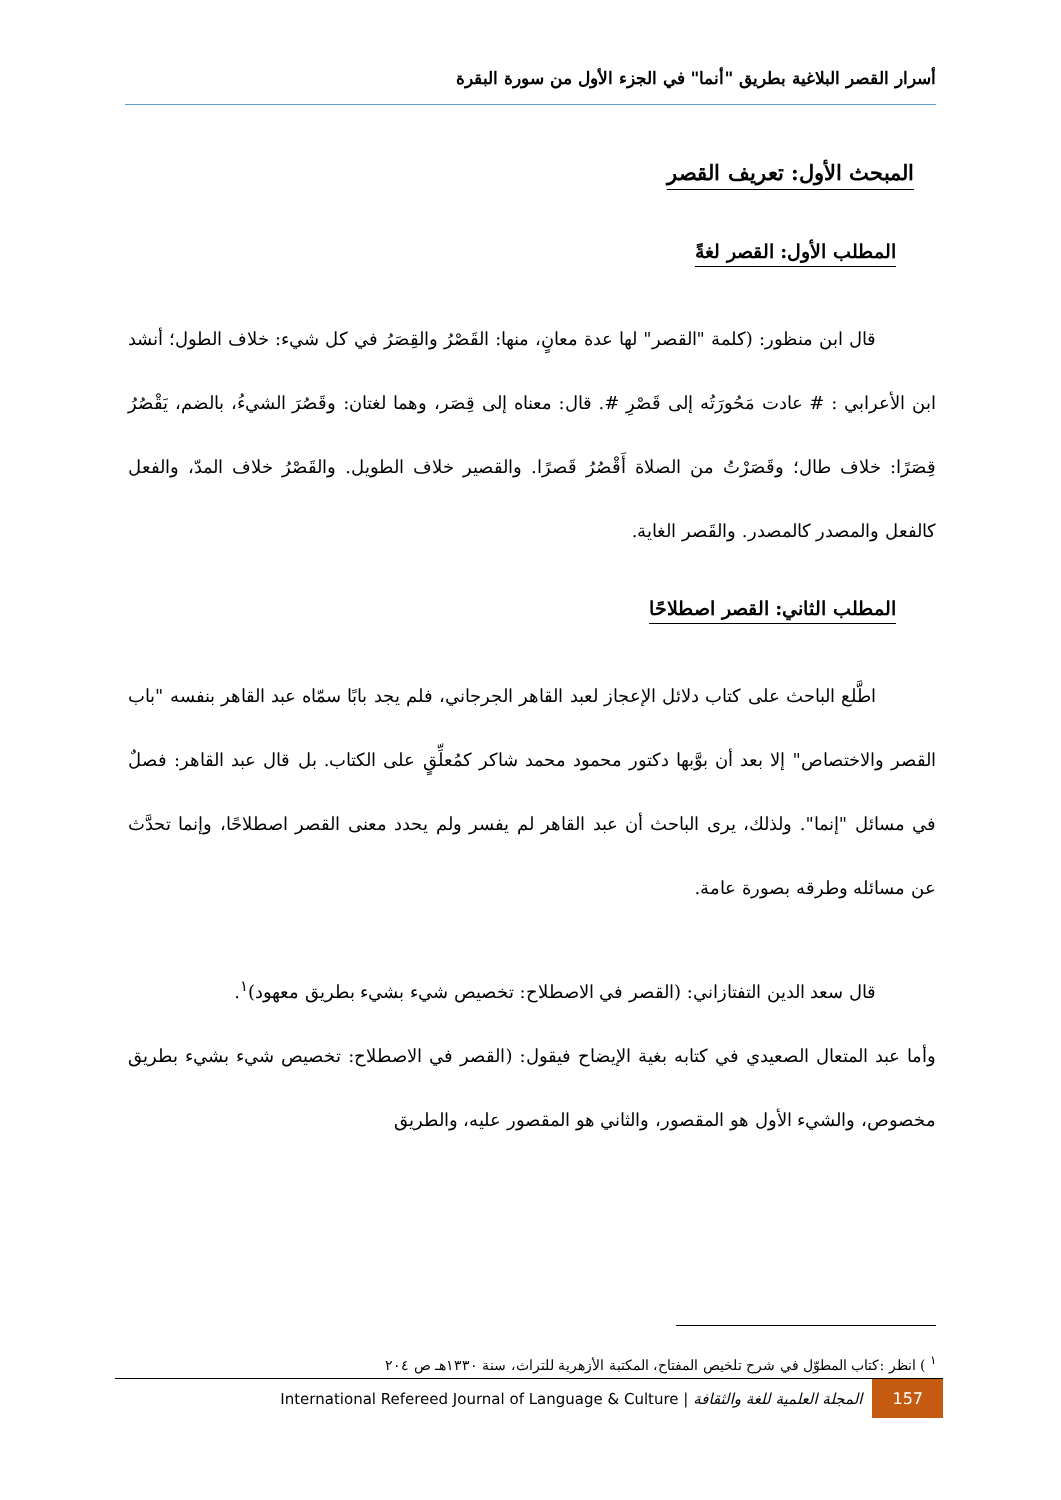أسرار القصر البلاغية بطريق "أنما" في الجزء الأول من سورة البقرة
المبحث الأول: تعريف القصر
المطلب الأول: القصر لغةً
قال ابن منظور: (كلمة "القصر" لها عدة معانٍ، منها: القَصْرُ والقِصَرُ في كل شيء: خلاف الطول؛ أنشد ابن الأعرابي : # عادت مَحُورَتُه إلى قَصْرِ #. قال: معناه إلى قِصَر، وهما لغتان: وقَصُرَ الشيءُ، بالضم، يَقْصُرُ قِصَرًا: خلاف طال؛ وقَصَرْتُ من الصلاة أَقْصُرُ قَصرًا. والقصير خلاف الطويل. والقَصْرُ خلاف المدّ، والفعل كالفعل والمصدر كالمصدر. والقَصر الغاية.
المطلب الثاني: القصر اصطلاحًا
اطَّلع الباحث على كتاب دلائل الإعجاز لعبد القاهر الجرجاني، فلم يجد بابًا سمّاه عبد القاهر بنفسه "باب القصر والاختصاص" إلا بعد أن بوَّبها دكتور محمود محمد شاكر كمُعلِّقٍ على الكتاب. بل قال عبد القاهر: فصلٌ في مسائل "إنما". ولذلك، يرى الباحث أن عبد القاهر لم يفسر ولم يحدد معنى القصر اصطلاحًا، وإنما تحدَّث عن مسائله وطرقه بصورة عامة.
قال سعد الدين التفتازاني: (القصر في الاصطلاح: تخصيص شيء بشيء بطريق معهود)<sup>١</sup>.
وأما عبد المتعال الصعيدي في كتابه بغية الإيضاح فيقول: (القصر في الاصطلاح: تخصيص شيء بشيء بطريق مخصوص، والشيء الأول هو المقصور، والثاني هو المقصور عليه، والطريق
<sup>١</sup> ) انظر :كتاب المطوّل في شرح تلخيص المفتاح، المكتبة الأزهرية للتراث، سنة ١٣٣٠هـ ص ٢٠٤
157 المجلة العلمية للغة والثقافة | International Refereed Journal of Language & Culture